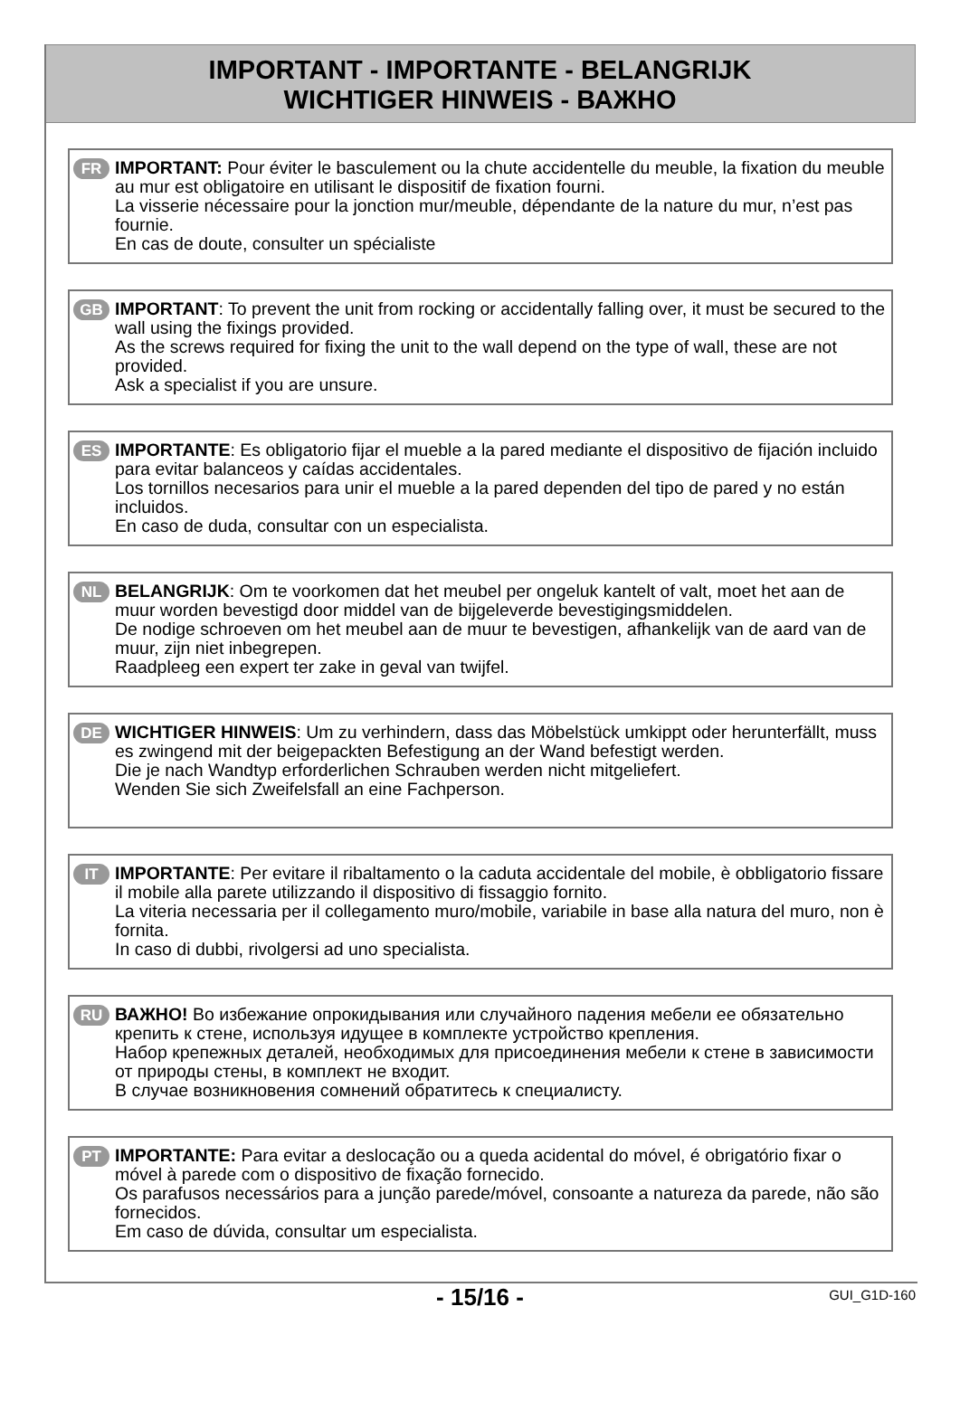IMPORTANT - IMPORTANTE - BELANGRIJK
WICHTIGER HINWEIS - ВАЖНО
FR IMPORTANT: Pour éviter le basculement ou la chute accidentelle du meuble, la fixation du meuble au mur est obligatoire en utilisant le dispositif de fixation fourni.
La visserie nécessaire pour la jonction mur/meuble, dépendante de la nature du mur, n’est pas fournie.
En cas de doute, consulter un spécialiste
GB IMPORTANT: To prevent the unit from rocking or accidentally falling over, it must be secured to the wall using the fixings provided.
As the screws required for fixing the unit to the wall depend on the type of wall, these are not provided.
Ask a specialist if you are unsure.
ES IMPORTANTE: Es obligatorio fijar el mueble a la pared mediante el dispositivo de fijación incluido para evitar balanceos y caídas accidentales.
Los tornillos necesarios para unir el mueble a la pared dependen del tipo de pared y no están incluidos.
En caso de duda, consultar con un especialista.
NL BELANGRIJK: Om te voorkomen dat het meubel per ongeluk kantelt of valt, moet het aan de muur worden bevestigd door middel van de bijgeleverde bevestigingsmiddelen.
De nodige schroeven om het meubel aan de muur te bevestigen, afhankelijk van de aard van de muur, zijn niet inbegrepen.
Raadpleeg een expert ter zake in geval van twijfel.
DE WICHTIGER HINWEIS: Um zu verhindern, dass das Möbelstück umkippt oder herunterfällt, muss es zwingend mit der beigepackten Befestigung an der Wand befestigt werden.
Die je nach Wandtyp erforderlichen Schrauben werden nicht mitgeliefert.
Wenden Sie sich Zweifelsfall an eine Fachperson.
IT IMPORTANTE: Per evitare il ribaltamento o la caduta accidentale del mobile, è obbligatorio fissare il mobile alla parete utilizzando il dispositivo di fissaggio fornito.
La viteria necessaria per il collegamento muro/mobile, variabile in base alla natura del muro, non è fornita.
In caso di dubbi, rivolgersi ad uno specialista.
RU ВАЖНО! Во избежание опрокидывания или случайного падения мебели ее обязательно крепить к стене, используя идущее в комплекте устройство крепления.
Набор крепежных деталей, необходимых для присоединения мебели к стене в зависимости от природы стены, в комплект не входит.
В случае возникновения сомнений обратитесь к специалисту.
PT IMPORTANTE: Para evitar a deslocação ou a queda acidental do móvel, é obrigatório fixar o móvel à parede com o dispositivo de fixação fornecido.
Os parafusos necessários para a junção parede/móvel, consoante a natureza da parede, não são fornecidos.
Em caso de dúvida, consultar um especialista.
- 15/16 -
GUI_G1D-160